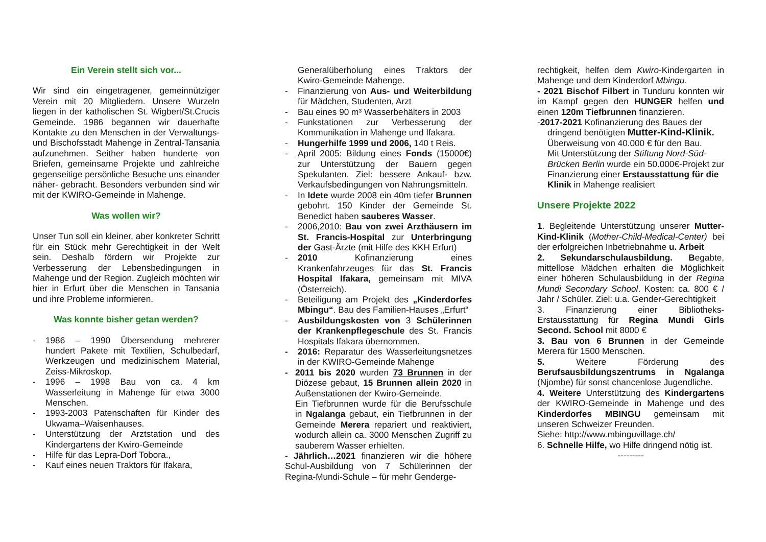Ein Verein stellt sich vor...
Wir sind ein eingetragener, gemeinnütziger Verein mit 20 Mitgliedern. Unsere Wurzeln liegen in der katholischen St. Wigbert/St.Crucis Gemeinde. 1986 begannen wir dauerhafte Kontakte zu den Menschen in der Verwaltungs- und Bischofsstadt Mahenge in Zentral-Tansania aufzunehmen. Seither haben hunderte von Briefen, gemeinsame Projekte und zahlreiche gegenseitige persönliche Besuche uns einander näher- gebracht. Besonders verbunden sind wir mit der KWIRO-Gemeinde in Mahenge.
Was wollen wir?
Unser Tun soll ein kleiner, aber konkreter Schritt für ein Stück mehr Gerechtigkeit in der Welt sein. Deshalb fördern wir Projekte zur Verbesserung der Lebensbedingungen in Mahenge und der Region. Zugleich möchten wir hier in Erfurt über die Menschen in Tansania und ihre Probleme informieren.
Was konnte bisher getan werden?
- 1986 – 1990 Übersendung mehrerer hundert Pakete mit Textilien, Schulbedarf, Werkzeugen und medizinischem Material, Zeiss-Mikroskop.
- 1996 – 1998 Bau von ca. 4 km Wasserleitung in Mahenge für etwa 3000 Menschen.
- 1993-2003 Patenschaften für Kinder des Ukwama–Waisenhauses.
- Unterstützung der Arztstation und des Kindergartens der Kwiro-Gemeinde
- Hilfe für das Lepra-Dorf Tobora.,
- Kauf eines neuen Traktors für Ifakara,
Generalüberholung eines Traktors der Kwiro-Gemeinde Mahenge.
- Finanzierung von Aus- und Weiterbildung für Mädchen, Studenten, Arzt
- Bau eines 90 m³ Wasserbehälters in 2003
- Funkstationen zur Verbesserung der Kommunikation in Mahenge und Ifakara.
- Hungerhilfe 1999 und 2006, 140 t Reis.
- April 2005: Bildung eines Fonds (15000€) zur Unterstützung der Bauern gegen Spekulanten. Ziel: bessere Ankauf- bzw. Verkaufsbedingungen von Nahrungsmitteln.
- In Idete wurde 2008 ein 40m tiefer Brunnen gebohrt. 150 Kinder der Gemeinde St. Benedict haben sauberes Wasser.
- 2006,2010: Bau von zwei Arzthäusern im St. Francis-Hospital zur Unterbringung der Gast-Ärzte (mit Hilfe des KKH Erfurt)
- 2010 Kofinanzierung eines Krankenfahrzeuges für das St. Francis Hospital Ifakara, gemeinsam mit MIVA (Österreich).
- Beteiligung am Projekt des „Kinderdorfes Mbingu“. Bau des Familien-Hauses „Erfurt“
- Ausbildungskosten von 3 Schülerinnen der Krankenpflegeschule des St. Francis Hospitals Ifakara übernommen.
- 2016: Reparatur des Wasserleitungsnetzes in der KWIRO-Gemeinde Mahenge
- 2011 bis 2020 wurden 73 Brunnen in der Diözese gebaut, 15 Brunnen allein 2020 in Außenstationen der Kwiro-Gemeinde.
Ein Tiefbrunnen wurde für die Berufsschule in Ngalanga gebaut, ein Tiefbrunnen in der Gemeinde Merera repariert und reaktiviert, wodurch allein ca. 3000 Menschen Zugriff zu sauberem Wasser erhielten.
- Jährlich…2021 finanzieren wir die höhere Schul-Ausbildung von 7 Schülerinnen der Regina-Mundi-Schule – für mehr Genderge-
rechtigkeit, helfen dem Kwiro-Kindergarten in Mahenge und dem Kinderdorf Mbingu.
- 2021 Bischof Filbert in Tunduru konnten wir im Kampf gegen den HUNGER helfen und einen 120m Tiefbrunnen finanzieren.
-2017-2021 Kofinanzierung des Baues der
dringend benötigten Mutter-Kind-Klinik.
Überweisung von 40.000 € für den Bau.
Mit Unterstützung der Stiftung Nord-Süd-Brücken Berlin wurde ein 50.000€-Projekt zur Finanzierung einer Erstausstattung für die Klinik in Mahenge realisiert
Unsere Projekte 2022
1. Begleitende Unterstützung unserer Mutter-Kind-Klinik (Mother-Child-Medical-Center) bei der erfolgreichen Inbetriebnahme u. Arbeit
2. Sekundarschulausbildung. Begabte, mittellose Mädchen erhalten die Möglichkeit einer höheren Schulausbildung in der Regina Mundi Secondary School. Kosten: ca. 800 € / Jahr / Schüler. Ziel: u.a. Gender-Gerechtigkeit
3. Finanzierung einer Bibliotheks-Erstausstattung für Regina Mundi Girls Second. School mit 8000 €
3. Bau von 6 Brunnen in der Gemeinde Merera für 1500 Menschen.
5. Weitere Förderung des Berufsausbildungszentrums in Ngalanga (Njombe) für sonst chancenlose Jugendliche.
4. Weitere Unterstützung des Kindergartens der KWIRO-Gemeinde in Mahenge und des Kinderdorfes MBINGU gemeinsam mit unseren Schweizer Freunden.
Siehe: http://www.mbinguvillage.ch/
6. Schnelle Hilfe, wo Hilfe dringend nötig ist.
---------